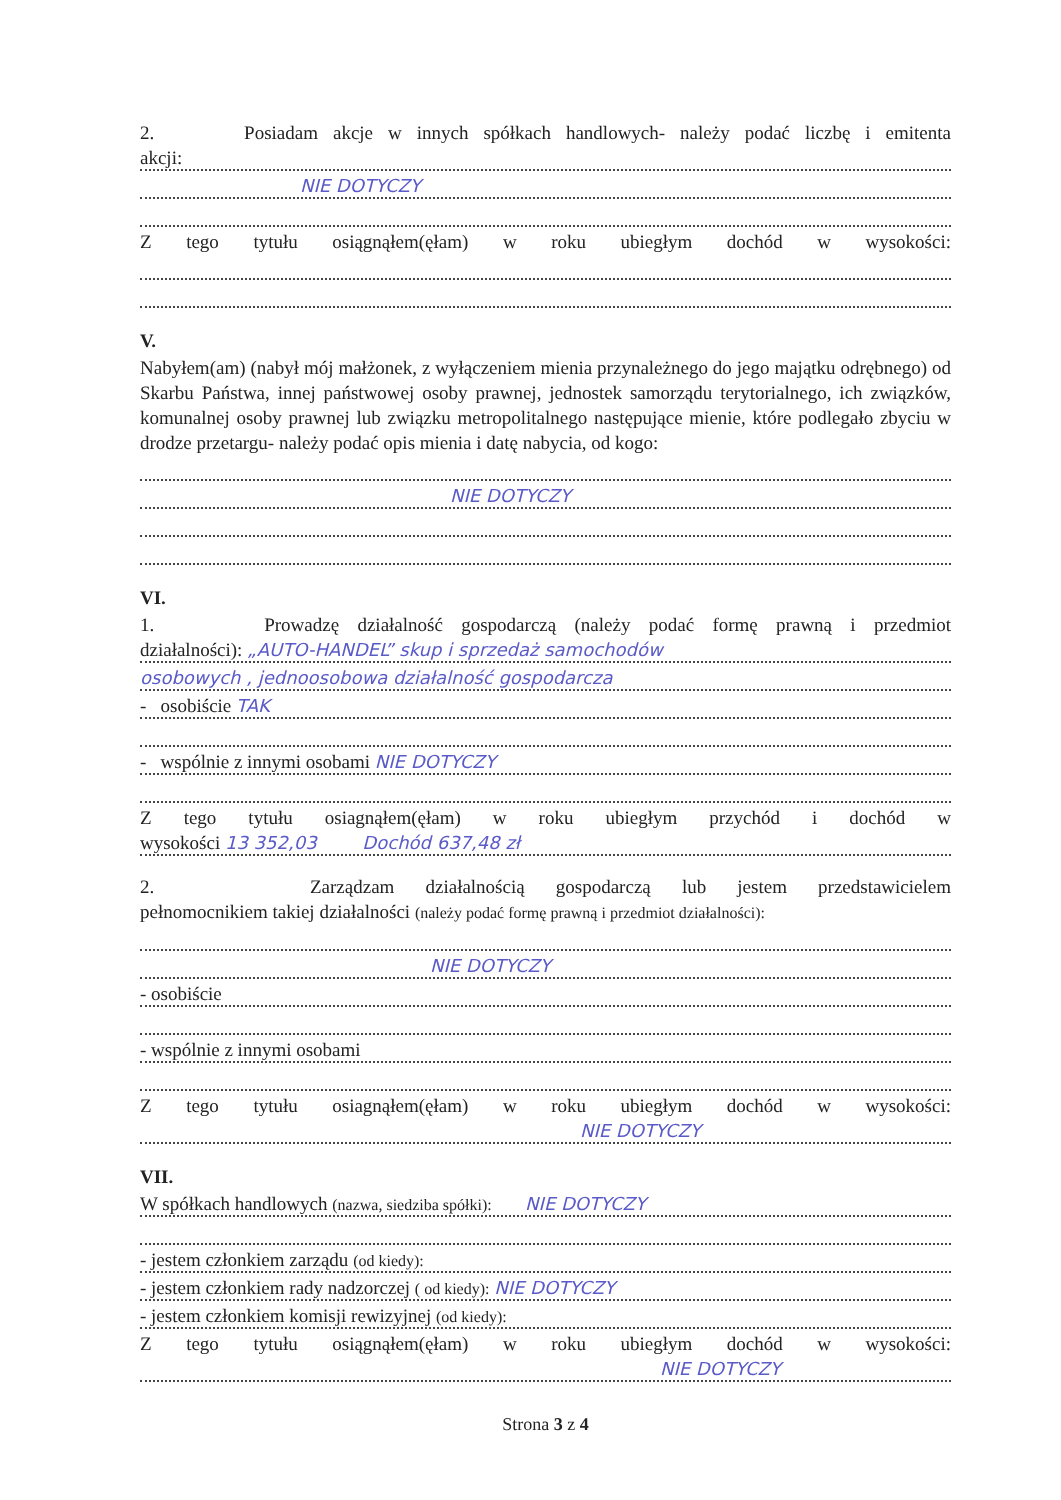2. Posiadam akcje w innych spółkach handlowych- należy podać liczbę i emitenta
akcji:
NIE DOTYCZY
Z tego tytułu osiągnąłem(ęłam) w roku ubiegłym dochód w wysokości:
V.
Nabyłem(am) (nabył mój małżonek, z wyłączeniem mienia przynależnego do jego majątku odrębnego) od Skarbu Państwa, innej państwowej osoby prawnej, jednostek samorządu terytorialnego, ich związków, komunalnej osoby prawnej lub związku metropolitalnego następujące mienie, które podlegało zbyciu w drodze przetargu- należy podać opis mienia i datę nabycia, od kogo:
NIE DOTYCZY
VI.
1. Prowadzę działalność gospodarczą (należy podać formę prawną i przedmiot
działalności): „AUTO-HANDEL” skup i sprzedaż samochodów
osobowych , jednoosobowa działalność gospodarcza
- osobiście TAK
- wspólnie z innymi osobami NIE DOTYCZY
Z tego tytułu osiagnąłem(ęłam) w roku ubiegłym przychód i dochód w
wysokości 13 352,03 Dochód 637,48 zł
2. Zarządzam działalnością gospodarczą lub jestem przedstawicielem
pełnomocnikiem takiej działalności (należy podać formę prawną i przedmiot działalności):
NIE DOTYCZY
- osobiście
- wspólnie z innymi osobami
Z tego tytułu osiagnąłem(ęłam) w roku ubiegłym dochód w wysokości:
NIE DOTYCZY
VII.
W spółkach handlowych (nazwa, siedziba spółki): NIE DOTYCZY
- jestem członkiem zarządu (od kiedy):
- jestem członkiem rady nadzorczej ( od kiedy): NIE DOTYCZY
- jestem członkiem komisji rewizyjnej (od kiedy):
Z tego tytułu osiągnąłem(ęłam) w roku ubiegłym dochód w wysokości:
NIE DOTYCZY
Strona 3 z 4